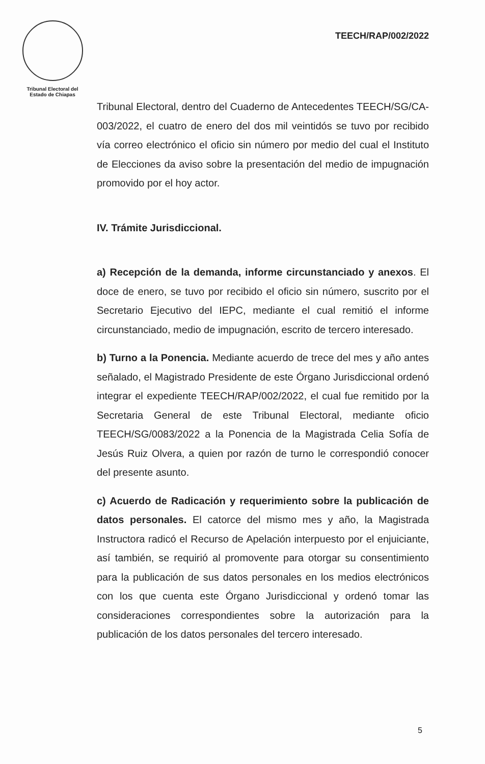Tribunal Electoral del
Estado de Chiapas
TEECH/RAP/002/2022
Tribunal Electoral, dentro del Cuaderno de Antecedentes TEECH/SG/CA-003/2022, el cuatro de enero del dos mil veintidós se tuvo por recibido vía correo electrónico el oficio sin número por medio del cual el Instituto de Elecciones da aviso sobre la presentación del medio de impugnación promovido por el hoy actor.
IV. Trámite Jurisdiccional.
a) Recepción de la demanda, informe circunstanciado y anexos. El doce de enero, se tuvo por recibido el oficio sin número, suscrito por el Secretario Ejecutivo del IEPC, mediante el cual remitió el informe circunstanciado, medio de impugnación, escrito de tercero interesado.
b) Turno a la Ponencia. Mediante acuerdo de trece del mes y año antes señalado, el Magistrado Presidente de este Órgano Jurisdiccional ordenó integrar el expediente TEECH/RAP/002/2022, el cual fue remitido por la Secretaria General de este Tribunal Electoral, mediante oficio TEECH/SG/0083/2022 a la Ponencia de la Magistrada Celia Sofía de Jesús Ruiz Olvera, a quien por razón de turno le correspondió conocer del presente asunto.
c) Acuerdo de Radicación y requerimiento sobre la publicación de datos personales. El catorce del mismo mes y año, la Magistrada Instructora radicó el Recurso de Apelación interpuesto por el enjuiciante, así también, se requirió al promovente para otorgar su consentimiento para la publicación de sus datos personales en los medios electrónicos con los que cuenta este Órgano Jurisdiccional y ordenó tomar las consideraciones correspondientes sobre la autorización para la publicación de los datos personales del tercero interesado.
5